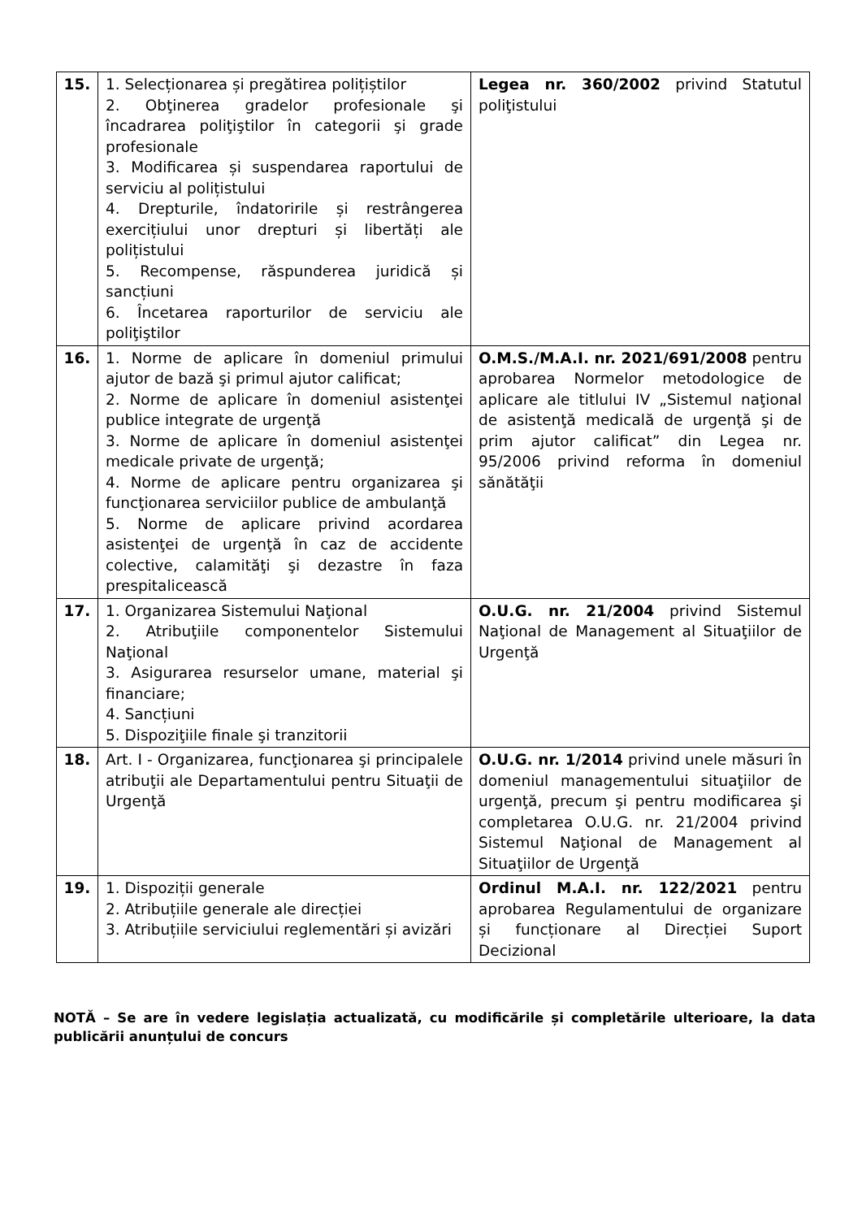| 15. | 1. Selecționarea și pregătirea polițiștilor 2. Obţinerea gradelor profesionale şi încadrarea poliţiştilor în categorii şi grade profesionale 3. Modificarea și suspendarea raportului de serviciu al polițistului 4. Drepturile, îndatoririle și restrângerea exercițiului unor drepturi și libertăți ale polițistului 5. Recompense, răspunderea juridică și sancțiuni 6. Încetarea raporturilor de serviciu ale poliţiştilor | Legea nr. 360/2002 privind Statutul poliţistului |
| 16. | 1. Norme de aplicare în domeniul primului ajutor de bază şi primul ajutor calificat; 2. Norme de aplicare în domeniul asistenţei publice integrate de urgenţă 3. Norme de aplicare în domeniul asistenţei medicale private de urgenţă; 4. Norme de aplicare pentru organizarea şi funcţionarea serviciilor publice de ambulanţă 5. Norme de aplicare privind acordarea asistenţei de urgenţă în caz de accidente colective, calamităţi şi dezastre în faza prespitalicească | O.M.S./M.A.I. nr. 2021/691/2008 pentru aprobarea Normelor metodologice de aplicare ale titlului IV „Sistemul naţional de asistenţă medicală de urgenţă şi de prim ajutor calificat” din Legea nr. 95/2006 privind reforma în domeniul sănătăţii |
| 17. | 1. Organizarea Sistemului Naţional 2. Atribuţiile componentelor Sistemului Naţional 3. Asigurarea resurselor umane, material şi financiare; 4. Sancțiuni 5. Dispoziţiile finale şi tranzitorii | O.U.G. nr. 21/2004 privind Sistemul Naţional de Management al Situaţiilor de Urgenţă |
| 18. | Art. I - Organizarea, funcţionarea şi principalele atribuţii ale Departamentului pentru Situaţii de Urgenţă | O.U.G. nr. 1/2014 privind unele măsuri în domeniul managementului situaţiilor de urgenţă, precum şi pentru modificarea şi completarea O.U.G. nr. 21/2004 privind Sistemul Naţional de Management al Situaţiilor de Urgenţă |
| 19. | 1. Dispoziții generale 2. Atribuțiile generale ale direcției 3. Atribuțiile serviciului reglementări și avizări | Ordinul M.A.I. nr. 122/2021 pentru aprobarea Regulamentului de organizare și funcționare al Direcției Suport Decizional |
NOTĂ – Se are în vedere legislația actualizată, cu modificările și completările ulterioare, la data publicării anunțului de concurs